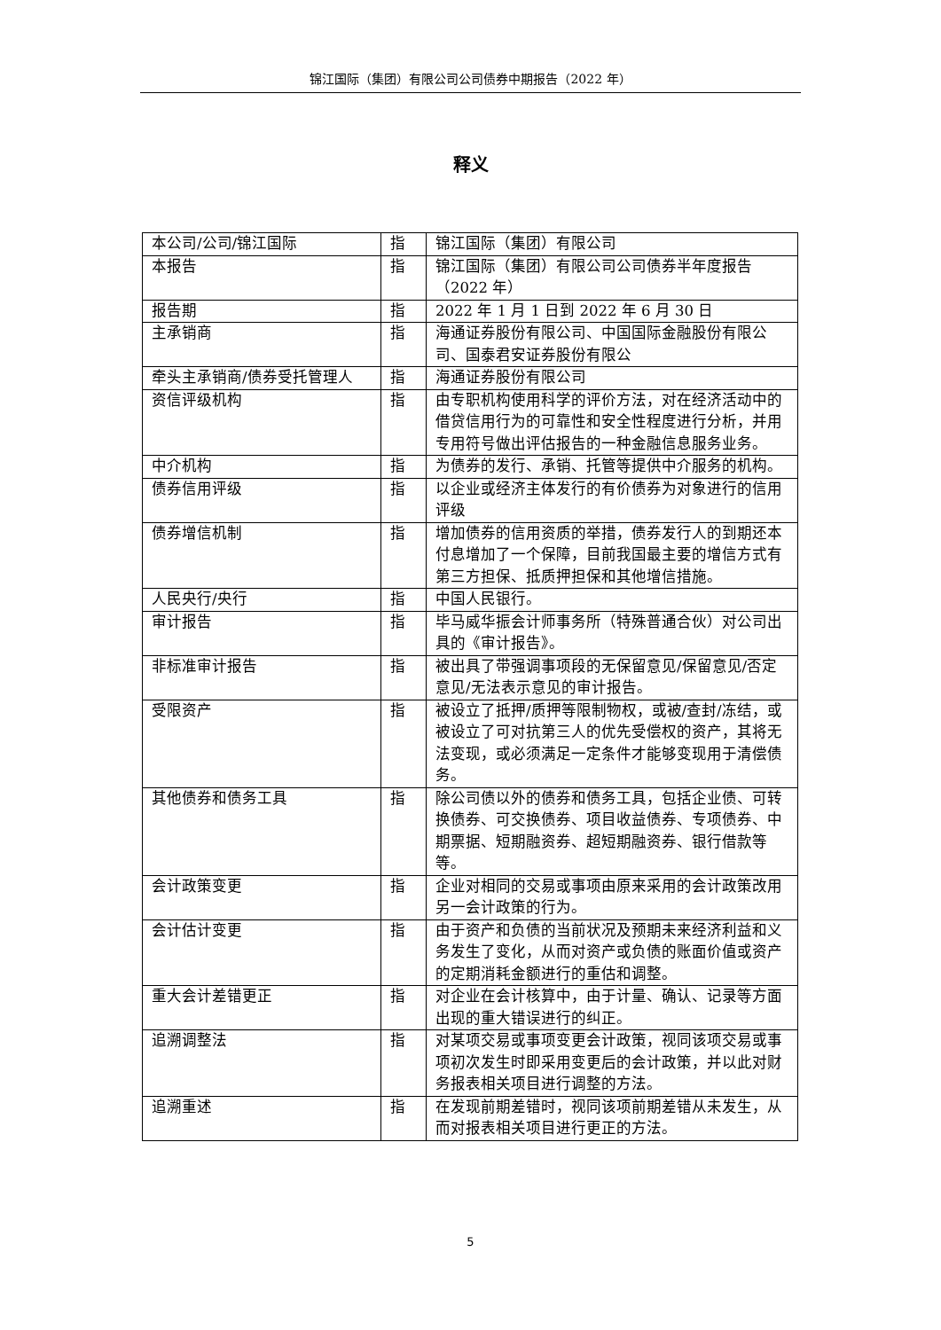锦江国际（集团）有限公司公司债券中期报告（2022 年）
释义
| 本公司/公司/锦江国际 | 指 | 锦江国际（集团）有限公司 |
| 本报告 | 指 | 锦江国际（集团）有限公司公司债券半年度报告（2022 年） |
| 报告期 | 指 | 2022 年 1 月 1 日到 2022 年 6 月 30 日 |
| 主承销商 | 指 | 海通证券股份有限公司、中国国际金融股份有限公司、国泰君安证券股份有限公 |
| 牵头主承销商/债券受托管理人 | 指 | 海通证券股份有限公司 |
| 资信评级机构 | 指 | 由专职机构使用科学的评价方法，对在经济活动中的借贷信用行为的可靠性和安全性程度进行分析，并用专用符号做出评估报告的一种金融信息服务业务。 |
| 中介机构 | 指 | 为债券的发行、承销、托管等提供中介服务的机构。 |
| 债券信用评级 | 指 | 以企业或经济主体发行的有价债券为对象进行的信用评级 |
| 债券增信机制 | 指 | 增加债券的信用资质的举措，债券发行人的到期还本付息增加了一个保障，目前我国最主要的增信方式有第三方担保、抵质押担保和其他增信措施。 |
| 人民央行/央行 | 指 | 中国人民银行。 |
| 审计报告 | 指 | 毕马威华振会计师事务所（特殊普通合伙）对公司出具的《审计报告》。 |
| 非标准审计报告 | 指 | 被出具了带强调事项段的无保留意见/保留意见/否定意见/无法表示意见的审计报告。 |
| 受限资产 | 指 | 被设立了抵押/质押等限制物权，或被/查封/冻结，或被设立了可对抗第三人的优先受偿权的资产，其将无法变现，或必须满足一定条件才能够变现用于清偿债务。 |
| 其他债券和债务工具 | 指 | 除公司债以外的债券和债务工具，包括企业债、可转换债券、可交换债券、项目收益债券、专项债券、中期票据、短期融资券、超短期融资券、银行借款等等。 |
| 会计政策变更 | 指 | 企业对相同的交易或事项由原来采用的会计政策改用另一会计政策的行为。 |
| 会计估计变更 | 指 | 由于资产和负债的当前状况及预期未来经济利益和义务发生了变化，从而对资产或负债的账面价值或资产的定期消耗金额进行的重估和调整。 |
| 重大会计差错更正 | 指 | 对企业在会计核算中，由于计量、确认、记录等方面出现的重大错误进行的纠正。 |
| 追溯调整法 | 指 | 对某项交易或事项变更会计政策，视同该项交易或事项初次发生时即采用变更后的会计政策，并以此对财务报表相关项目进行调整的方法。 |
| 追溯重述 | 指 | 在发现前期差错时，视同该项前期差错从未发生，从而对报表相关项目进行更正的方法。 |
5